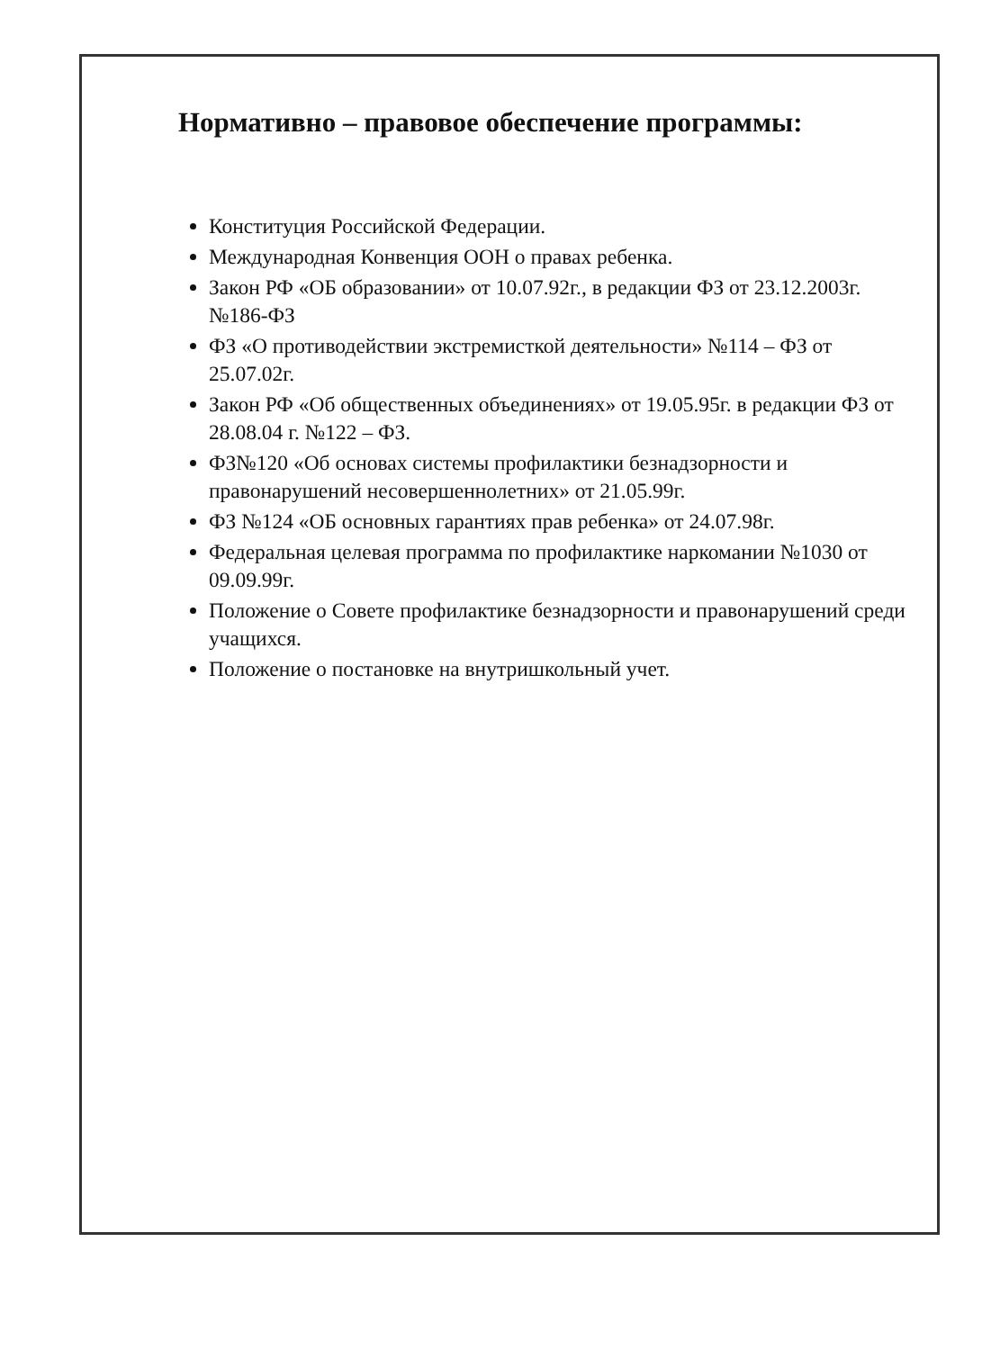Нормативно – правовое обеспечение программы:
Конституция Российской Федерации.
Международная Конвенция ООН о правах ребенка.
Закон РФ «ОБ образовании» от 10.07.92г., в редакции ФЗ от 23.12.2003г. №186-ФЗ
ФЗ «О противодействии экстремисткой деятельности» №114 – ФЗ от 25.07.02г.
Закон РФ «Об общественных объединениях» от 19.05.95г. в редакции ФЗ от 28.08.04 г. №122 – ФЗ.
ФЗ№120 «Об основах системы профилактики безнадзорности и правонарушений несовершеннолетних» от 21.05.99г.
ФЗ №124 «ОБ основных гарантиях прав ребенка» от 24.07.98г.
Федеральная целевая программа по профилактике наркомании №1030 от 09.09.99г.
Положение о Совете профилактике безнадзорности и правонарушений среди учащихся.
Положение о постановке на внутришкольный учет.